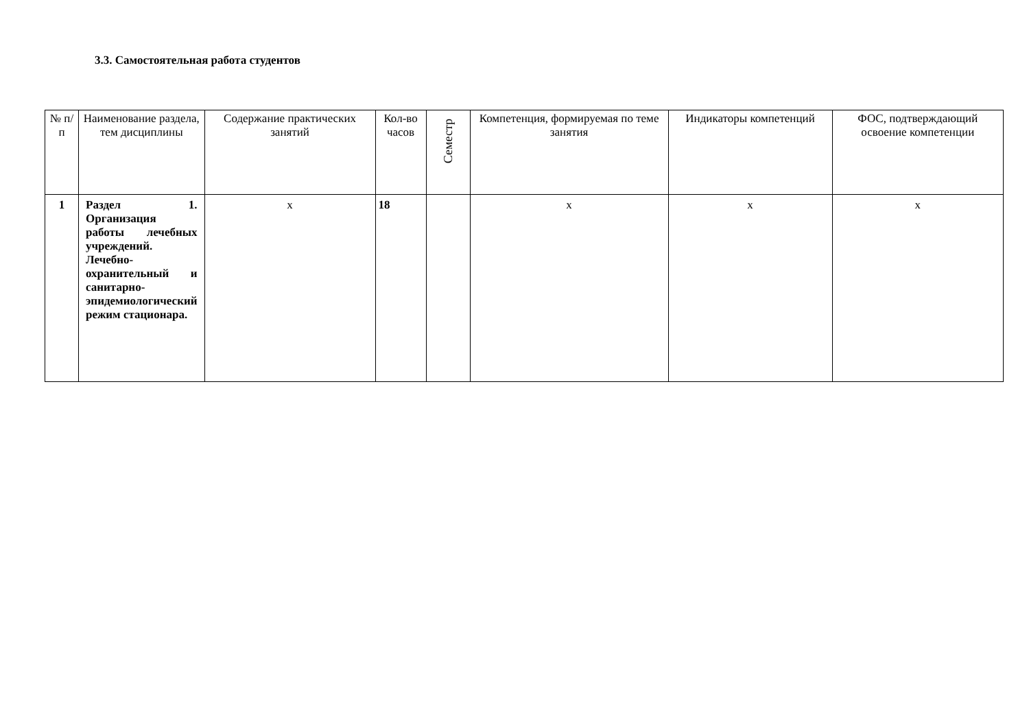3.3. Самостоятельная работа студентов
| № п/п | Наименование раздела, тем дисциплины | Содержание практических занятий | Кол-во часов | Семестр | Компетенция, формируемая по теме занятия | Индикаторы компетенций | ФОС, подтверждающий освоение компетенции |
| --- | --- | --- | --- | --- | --- | --- | --- |
| 1 | Раздел 1. Организация работы лечебных учреждений. Лечебно-охранительный и санитарно-эпидемиологический режим стационара. | x | 18 | | x | x | x |